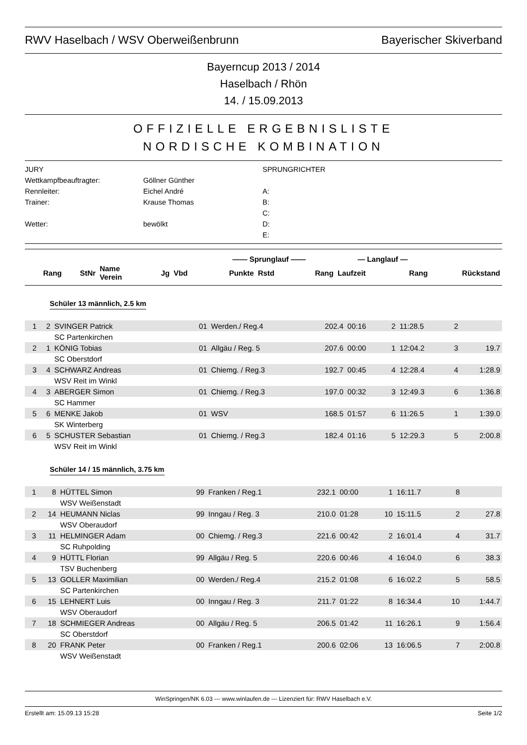RWV Haselbach / WSV Oberweißenbrunn Bayerischer Skiverband
Bayerncup 2013 / 2014
Haselbach / Rhön
14. / 15.09.2013
OFFIZIELLE ERGEBNISLISTE
NORDISCHE KOMBINATION
JURY
SPRUNGRICHTER
Wettkampfbeauftragter:
Göllner Günther
Rennleiter:
Eichel André
A:
Trainer:
Krause Thomas
B:
C:
Wetter:
bewölkt
D:
E:
| | | | | | | —— Sprunglauf —— | | | — Langlauf — | | |
| --- | --- | --- | --- | --- | --- | --- | --- | --- | --- | --- | --- |
| Rang | StNr | Name Verein | | Jg | Vbd | Punkte | Rstd | Rang | Laufzeit | Rang | Rückstand |
Schüler 13 männlich, 2.5 km
| 1 | 2 | SVINGER Patrick | 01 | Werden./ Reg.4 | 202.4 | 00:16 | 2 | 11:28.5 | 2 | |
| | | SC Partenkirchen | | | | | | | | |
| 2 | 1 | KÖNIG Tobias | 01 | Allgäu / Reg. 5 | 207.6 | 00:00 | 1 | 12:04.2 | 3 | 19.7 |
| | | SC Oberstdorf | | | | | | | | |
| 3 | 4 | SCHWARZ Andreas | 01 | Chiemg. / Reg.3 | 192.7 | 00:45 | 4 | 12:28.4 | 4 | 1:28.9 |
| | | WSV Reit im Winkl | | | | | | | | |
| 4 | 3 | ABERGER Simon | 01 | Chiemg. / Reg.3 | 197.0 | 00:32 | 3 | 12:49.3 | 6 | 1:36.8 |
| | | SC Hammer | | | | | | | | |
| 5 | 6 | MENKE Jakob | 01 | WSV | 168.5 | 01:57 | 6 | 11:26.5 | 1 | 1:39.0 |
| | | SK Winterberg | | | | | | | | |
| 6 | 5 | SCHUSTER Sebastian | 01 | Chiemg. / Reg.3 | 182.4 | 01:16 | 5 | 12:29.3 | 5 | 2:00.8 |
| | | WSV Reit im Winkl | | | | | | | | |
Schüler 14 / 15 männlich, 3.75 km
| 1 | 8 | HÜTTEL Simon | 99 | Franken / Reg.1 | 232.1 | 00:00 | 1 | 16:11.7 | 8 | |
| | | WSV Weißenstadt | | | | | | | | |
| 2 | 14 | HEUMANN Niclas | 99 | Inngau / Reg. 3 | 210.0 | 01:28 | 10 | 15:11.5 | 2 | 27.8 |
| | | WSV Oberaudorf | | | | | | | | |
| 3 | 11 | HELMINGER Adam | 00 | Chiemg. / Reg.3 | 221.6 | 00:42 | 2 | 16:01.4 | 4 | 31.7 |
| | | SC Ruhpolding | | | | | | | | |
| 4 | 9 | HÜTTL Florian | 99 | Allgäu / Reg. 5 | 220.6 | 00:46 | 4 | 16:04.0 | 6 | 38.3 |
| | | TSV Buchenberg | | | | | | | | |
| 5 | 13 | GOLLER Maximilian | 00 | Werden./ Reg.4 | 215.2 | 01:08 | 6 | 16:02.2 | 5 | 58.5 |
| | | SC Partenkirchen | | | | | | | | |
| 6 | 15 | LEHNERT Luis | 00 | Inngau / Reg. 3 | 211.7 | 01:22 | 8 | 16:34.4 | 10 | 1:44.7 |
| | | WSV Oberaudorf | | | | | | | | |
| 7 | 18 | SCHMIEGER Andreas | 00 | Allgäu / Reg. 5 | 206.5 | 01:42 | 11 | 16:26.1 | 9 | 1:56.4 |
| | | SC Oberstdorf | | | | | | | | |
| 8 | 20 | FRANK Peter | 00 | Franken / Reg.1 | 200.6 | 02:06 | 13 | 16:06.5 | 7 | 2:00.8 |
| | | WSV Weißenstadt | | | | | | | | |
WinSpringen/NK 6.03 --- www.winlaufen.de --- Lizenziert für: RWV Haselbach e.V.
Erstellt am: 15.09.13 15:28 Seite 1/2